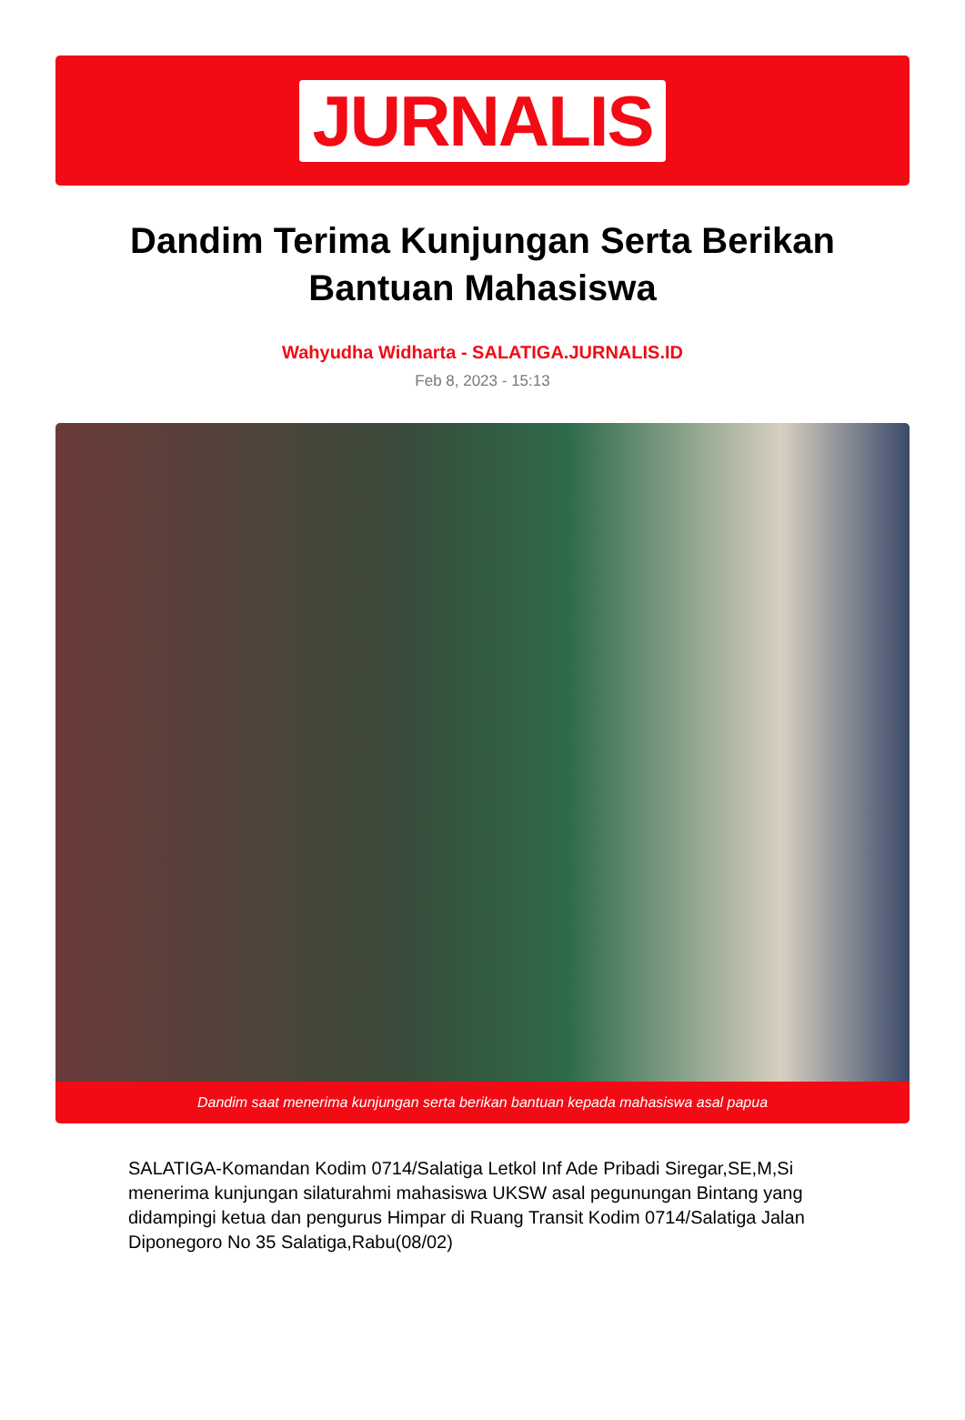JURNALIS
Dandim Terima Kunjungan Serta Berikan Bantuan Mahasiswa
Wahyudha Widharta - SALATIGA.JURNALIS.ID
Feb 8, 2023 - 15:13
Dandim saat menerima kunjungan serta berikan bantuan kepada mahasiswa asal papua
SALATIGA-Komandan Kodim 0714/Salatiga Letkol Inf Ade Pribadi Siregar,SE,M,Si menerima kunjungan silaturahmi mahasiswa UKSW asal pegunungan Bintang yang didampingi ketua dan pengurus Himpar di Ruang Transit Kodim 0714/Salatiga Jalan Diponegoro No 35 Salatiga,Rabu(08/02)